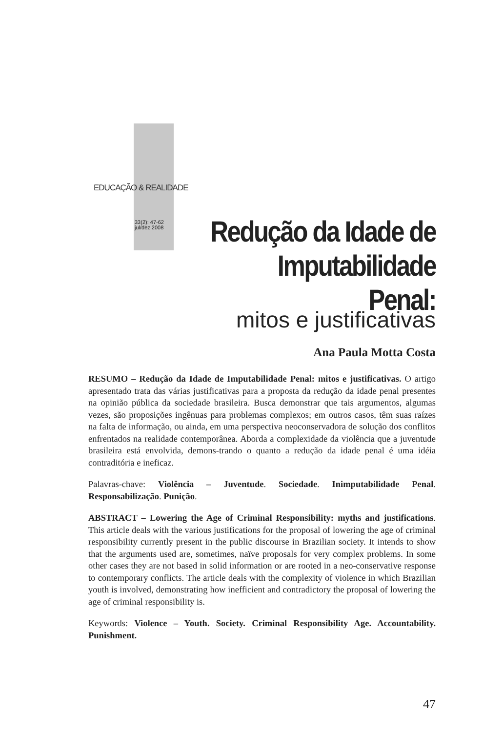EDUCAÇÃO & REALIDADE
33(2): 47-62
jul/dez 2008
Redução da Idade de Imputabilidade Penal:
mitos e justificativas
Ana Paula Motta Costa
RESUMO – Redução da Idade de Imputabilidade Penal: mitos e justificativas. O artigo apresentado trata das várias justificativas para a proposta da redução da idade penal presentes na opinião pública da sociedade brasileira. Busca demonstrar que tais argumentos, algumas vezes, são proposições ingênuas para problemas complexos; em outros casos, têm suas raízes na falta de informação, ou ainda, em uma perspectiva neoconservadora de solução dos conflitos enfrentados na realidade contemporânea. Aborda a complexidade da violência que a juventude brasileira está envolvida, demons-trando o quanto a redução da idade penal é uma idéia contraditória e ineficaz.
Palavras-chave: Violência – Juventude. Sociedade. Inimputabilidade Penal. Responsabilização. Punição.
ABSTRACT – Lowering the Age of Criminal Responsibility: myths and justifications. This article deals with the various justifications for the proposal of lowering the age of criminal responsibility currently present in the public discourse in Brazilian society. It intends to show that the arguments used are, sometimes, naïve proposals for very complex problems. In some other cases they are not based in solid information or are rooted in a neo-conservative response to contemporary conflicts. The article deals with the complexity of violence in which Brazilian youth is involved, demonstrating how inefficient and contradictory the proposal of lowering the age of criminal responsibility is.
Keywords: Violence – Youth. Society. Criminal Responsibility Age. Accountability. Punishment.
47